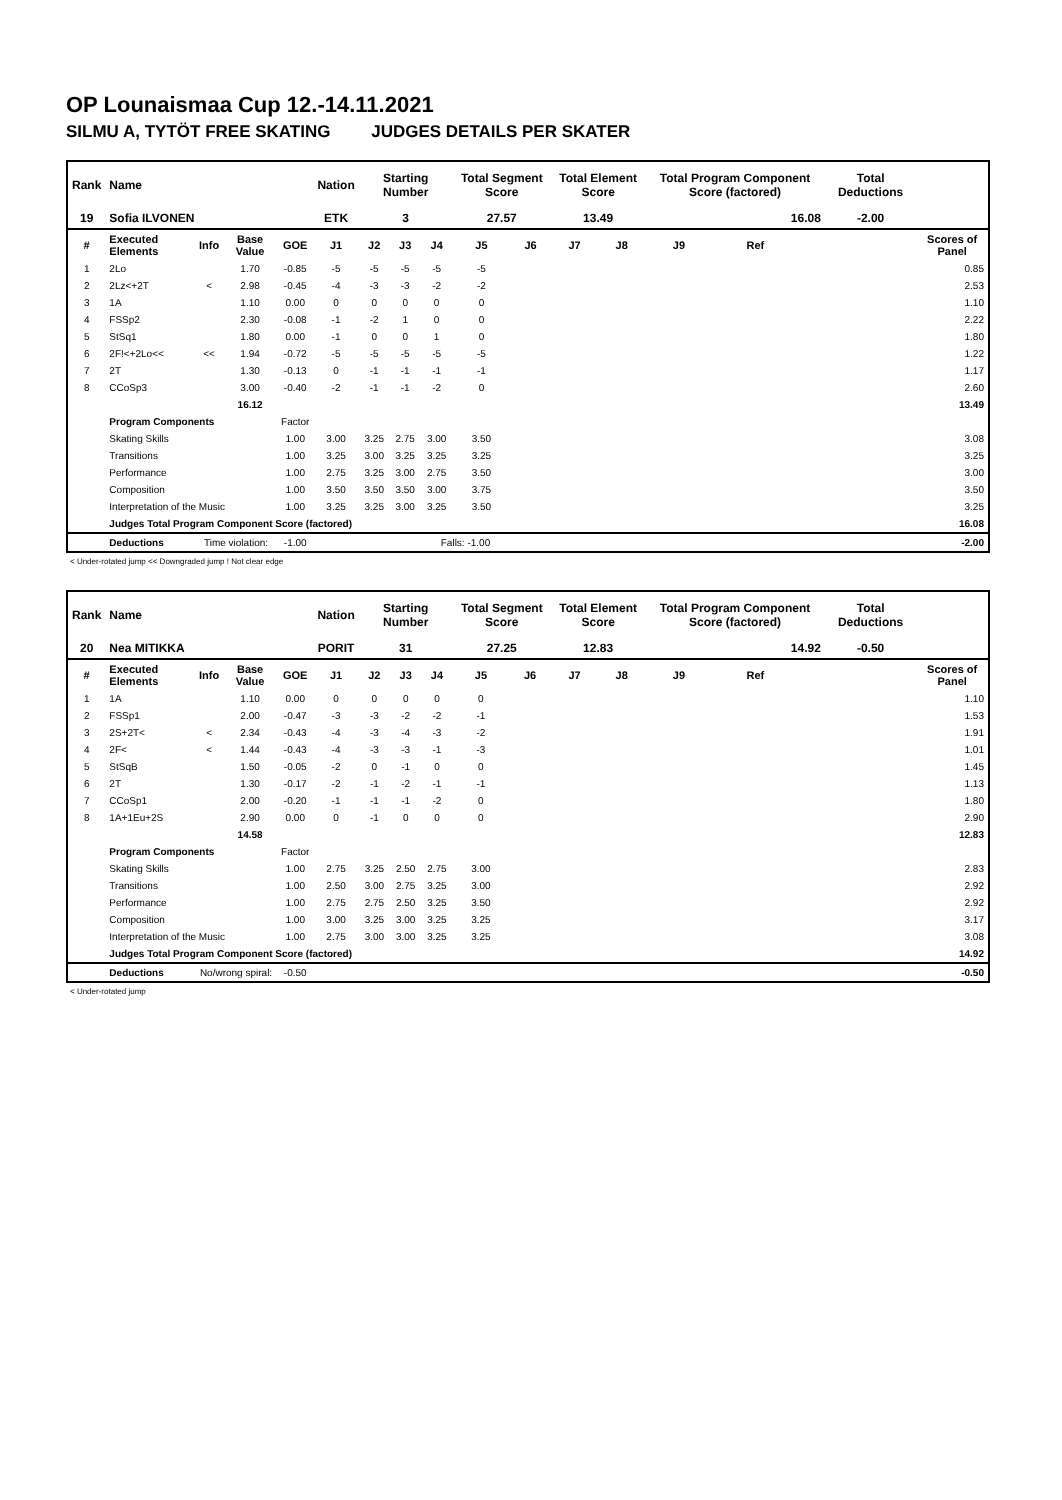OP Lounaismaa Cup 12.-14.11.2021
SILMU A, TYTÖT FREE SKATING JUDGES DETAILS PER SKATER
| Rank | Name | | | | Nation | Starting Number | | | Total Segment Score | | Total Element Score | | Total Program Component Score (factored) | | | Total Deductions | |
| --- | --- | --- | --- | --- | --- | --- | --- | --- | --- | --- | --- | --- | --- | --- | --- | --- | --- |
| 19 | Sofia ILVONEN | | | | ETK | 3 | | | 27.57 | | 13.49 | | 16.08 | | | -2.00 | |
| # | Executed Elements | Info | Base Value | GOE | J1 | J2 | J3 | J4 | J5 | J6 | J7 | J8 | J9 | Ref | | | Scores of Panel |
| 1 | 2Lo | | 1.70 | -0.85 | -5 | -5 | -5 | -5 | -5 | | | | | | | | 0.85 |
| 2 | 2Lz<+2T | < | 2.98 | -0.45 | -4 | -3 | -3 | -2 | -2 | | | | | | | | 2.53 |
| 3 | 1A | | 1.10 | 0.00 | 0 | 0 | 0 | 0 | 0 | | | | | | | | 1.10 |
| 4 | FSSp2 | | 2.30 | -0.08 | -1 | -2 | 1 | 0 | 0 | | | | | | | | 2.22 |
| 5 | StSq1 | | 1.80 | 0.00 | -1 | 0 | 0 | 1 | 0 | | | | | | | | 1.80 |
| 6 | 2F!<+2Lo<< | << | 1.94 | -0.72 | -5 | -5 | -5 | -5 | -5 | | | | | | | | 1.22 |
| 7 | 2T | | 1.30 | -0.13 | 0 | -1 | -1 | -1 | -1 | | | | | | | | 1.17 |
| 8 | CCoSp3 | | 3.00 | -0.40 | -2 | -1 | -1 | -2 | 0 | | | | | | | | 2.60 |
| | | | 16.12 | | | | | | | | | | | | | | 13.49 |
| | Program Components | | | Factor | | | | | | | | | | | | | |
| | Skating Skills | | | 1.00 | 3.00 | 3.25 | 2.75 | 3.00 | 3.50 | | | | | | | | 3.08 |
| | Transitions | | | 1.00 | 3.25 | 3.00 | 3.25 | 3.25 | 3.25 | | | | | | | | 3.25 |
| | Performance | | | 1.00 | 2.75 | 3.25 | 3.00 | 2.75 | 3.50 | | | | | | | | 3.00 |
| | Composition | | | 1.00 | 3.50 | 3.50 | 3.50 | 3.00 | 3.75 | | | | | | | | 3.50 |
| | Interpretation of the Music | | | 1.00 | 3.25 | 3.25 | 3.00 | 3.25 | 3.50 | | | | | | | | 3.25 |
| | Judges Total Program Component Score (factored) | | | | | | | | | | | | | | | | 16.08 |
| | Deductions | Time violation: | | -1.00 | | | | Falls: -1.00 | | | | | | | | | -2.00 |
< Under-rotated jump << Downgraded jump ! Not clear edge
| Rank | Name | | | | Nation | Starting Number | | | Total Segment Score | | Total Element Score | | Total Program Component Score (factored) | | | Total Deductions | |
| --- | --- | --- | --- | --- | --- | --- | --- | --- | --- | --- | --- | --- | --- | --- | --- | --- | --- |
| 20 | Nea MITIKKA | | | | PORIT | 31 | | | 27.25 | | 12.83 | | 14.92 | | | -0.50 | |
| # | Executed Elements | Info | Base Value | GOE | J1 | J2 | J3 | J4 | J5 | J6 | J7 | J8 | J9 | Ref | | | Scores of Panel |
| 1 | 1A | | 1.10 | 0.00 | 0 | 0 | 0 | 0 | 0 | | | | | | | | 1.10 |
| 2 | FSSp1 | | 2.00 | -0.47 | -3 | -3 | -2 | -2 | -1 | | | | | | | | 1.53 |
| 3 | 2S+2T< | < | 2.34 | -0.43 | -4 | -3 | -4 | -3 | -2 | | | | | | | | 1.91 |
| 4 | 2F< | < | 1.44 | -0.43 | -4 | -3 | -3 | -1 | -3 | | | | | | | | 1.01 |
| 5 | StSqB | | 1.50 | -0.05 | -2 | 0 | -1 | 0 | 0 | | | | | | | | 1.45 |
| 6 | 2T | | 1.30 | -0.17 | -2 | -1 | -2 | -1 | -1 | | | | | | | | 1.13 |
| 7 | CCoSp1 | | 2.00 | -0.20 | -1 | -1 | -1 | -2 | 0 | | | | | | | | 1.80 |
| 8 | 1A+1Eu+2S | | 2.90 | 0.00 | 0 | -1 | 0 | 0 | 0 | | | | | | | | 2.90 |
| | | | 14.58 | | | | | | | | | | | | | | 12.83 |
| | Program Components | | | Factor | | | | | | | | | | | | | |
| | Skating Skills | | | 1.00 | 2.75 | 3.25 | 2.50 | 2.75 | 3.00 | | | | | | | | 2.83 |
| | Transitions | | | 1.00 | 2.50 | 3.00 | 2.75 | 3.25 | 3.00 | | | | | | | | 2.92 |
| | Performance | | | 1.00 | 2.75 | 2.75 | 2.50 | 3.25 | 3.50 | | | | | | | | 2.92 |
| | Composition | | | 1.00 | 3.00 | 3.25 | 3.00 | 3.25 | 3.25 | | | | | | | | 3.17 |
| | Interpretation of the Music | | | 1.00 | 2.75 | 3.00 | 3.00 | 3.25 | 3.25 | | | | | | | | 3.08 |
| | Judges Total Program Component Score (factored) | | | | | | | | | | | | | | | | 14.92 |
| | Deductions | No/wrong spiral: | | -0.50 | | | | | | | | | | | | | -0.50 |
< Under-rotated jump